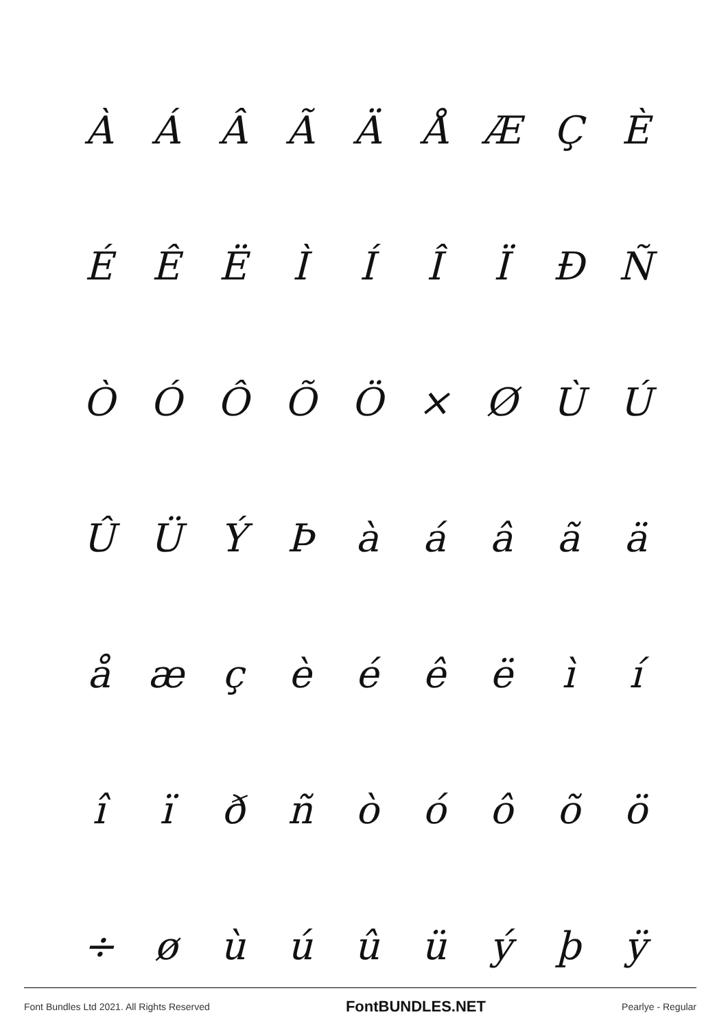| À | Á | Â | Ã | Ä | Å | Æ | Ç | È |
| É | Ê | Ë | Ì | Í | Î | Ï | Ð | Ñ |
| Ò | Ó | Ô | Õ | Ö | × | Ø | Ù | Ú |
| Û | Ü | Ý | Þ | à | á | â | ã | ä |
| å | æ | ç | è | é | ê | ë | ì | í |
| î | ï | ð | ñ | ò | ó | ô | õ | ö |
| ÷ | ø | ù | ú | û | ü | ý | þ | ÿ |
Font Bundles Ltd 2021. All Rights Reserved FontBUNDLES.NET Pearlye - Regular